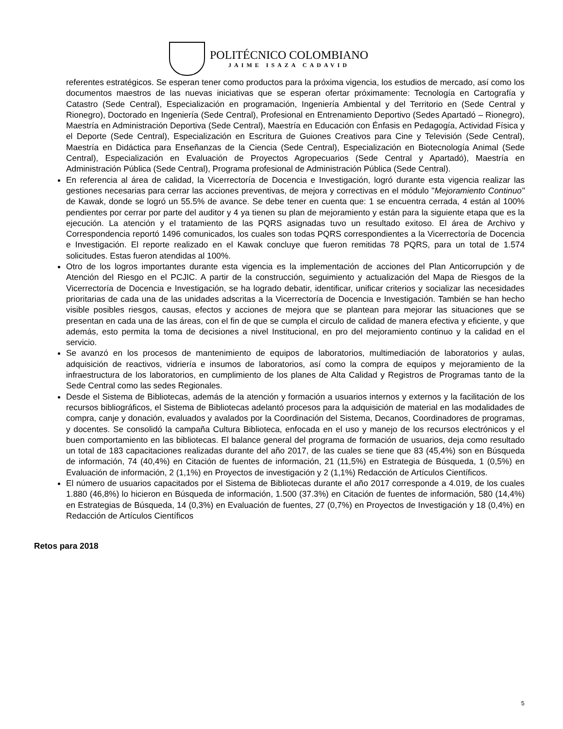POLITÉCNICO COLOMBIANO
JAIME ISAZA CADAVID
referentes estratégicos. Se esperan tener como productos para la próxima vigencia, los estudios de mercado, así como los documentos maestros de las nuevas iniciativas que se esperan ofertar próximamente: Tecnología en Cartografía y Catastro (Sede Central), Especialización en programación, Ingeniería Ambiental y del Territorio en (Sede Central y Rionegro), Doctorado en Ingeniería (Sede Central), Profesional en Entrenamiento Deportivo (Sedes Apartadó – Rionegro), Maestría en Administración Deportiva (Sede Central), Maestría en Educación con Énfasis en Pedagogía, Actividad Física y el Deporte (Sede Central), Especialización en Escritura de Guiones Creativos para Cine y Televisión (Sede Central), Maestría en Didáctica para Enseñanzas de la Ciencia (Sede Central), Especialización en Biotecnología Animal (Sede Central), Especialización en Evaluación de Proyectos Agropecuarios (Sede Central y Apartadó), Maestría en Administración Pública (Sede Central), Programa profesional de Administración Pública (Sede Central).
En referencia al área de calidad, la Vicerrectoría de Docencia e Investigación, logró durante esta vigencia realizar las gestiones necesarias para cerrar las acciones preventivas, de mejora y correctivas en el módulo "Mejoramiento Continuo" de Kawak, donde se logró un 55.5% de avance. Se debe tener en cuenta que: 1 se encuentra cerrada, 4 están al 100% pendientes por cerrar por parte del auditor y 4 ya tienen su plan de mejoramiento y están para la siguiente etapa que es la ejecución. La atención y el tratamiento de las PQRS asignadas tuvo un resultado exitoso. El área de Archivo y Correspondencia reportó 1496 comunicados, los cuales son todas PQRS correspondientes a la Vicerrectoría de Docencia e Investigación. El reporte realizado en el Kawak concluye que fueron remitidas 78 PQRS, para un total de 1.574 solicitudes. Estas fueron atendidas al 100%.
Otro de los logros importantes durante esta vigencia es la implementación de acciones del Plan Anticorrupción y de Atención del Riesgo en el PCJIC. A partir de la construcción, seguimiento y actualización del Mapa de Riesgos de la Vicerrectoría de Docencia e Investigación, se ha logrado debatir, identificar, unificar criterios y socializar las necesidades prioritarias de cada una de las unidades adscritas a la Vicerrectoría de Docencia e Investigación. También se han hecho visible posibles riesgos, causas, efectos y acciones de mejora que se plantean para mejorar las situaciones que se presentan en cada una de las áreas, con el fin de que se cumpla el circulo de calidad de manera efectiva y eficiente, y que además, esto permita la toma de decisiones a nivel Institucional, en pro del mejoramiento continuo y la calidad en el servicio.
Se avanzó en los procesos de mantenimiento de equipos de laboratorios, multimediación de laboratorios y aulas, adquisición de reactivos, vidriería e insumos de laboratorios, así como la compra de equipos y mejoramiento de la infraestructura de los laboratorios, en cumplimiento de los planes de Alta Calidad y Registros de Programas tanto de la Sede Central como las sedes Regionales.
Desde el Sistema de Bibliotecas, además de la atención y formación a usuarios internos y externos y la facilitación de los recursos bibliográficos, el Sistema de Bibliotecas adelantó procesos para la adquisición de material en las modalidades de compra, canje y donación, evaluados y avalados por la Coordinación del Sistema, Decanos, Coordinadores de programas, y docentes. Se consolidó la campaña Cultura Biblioteca, enfocada en el uso y manejo de los recursos electrónicos y el buen comportamiento en las bibliotecas. El balance general del programa de formación de usuarios, deja como resultado un total de 183 capacitaciones realizadas durante del año 2017, de las cuales se tiene que 83 (45,4%) son en Búsqueda de información, 74 (40,4%) en Citación de fuentes de información, 21 (11,5%) en Estrategia de Búsqueda, 1 (0,5%) en Evaluación de información, 2 (1,1%) en Proyectos de investigación y 2 (1,1%) Redacción de Artículos Científicos.
El número de usuarios capacitados por el Sistema de Bibliotecas durante el año 2017 corresponde a 4.019, de los cuales 1.880 (46,8%) lo hicieron en Búsqueda de información, 1.500 (37.3%) en Citación de fuentes de información, 580 (14,4%) en Estrategias de Búsqueda, 14 (0,3%) en Evaluación de fuentes, 27 (0,7%) en Proyectos de Investigación y 18 (0,4%) en Redacción de Artículos Científicos
Retos para 2018
5